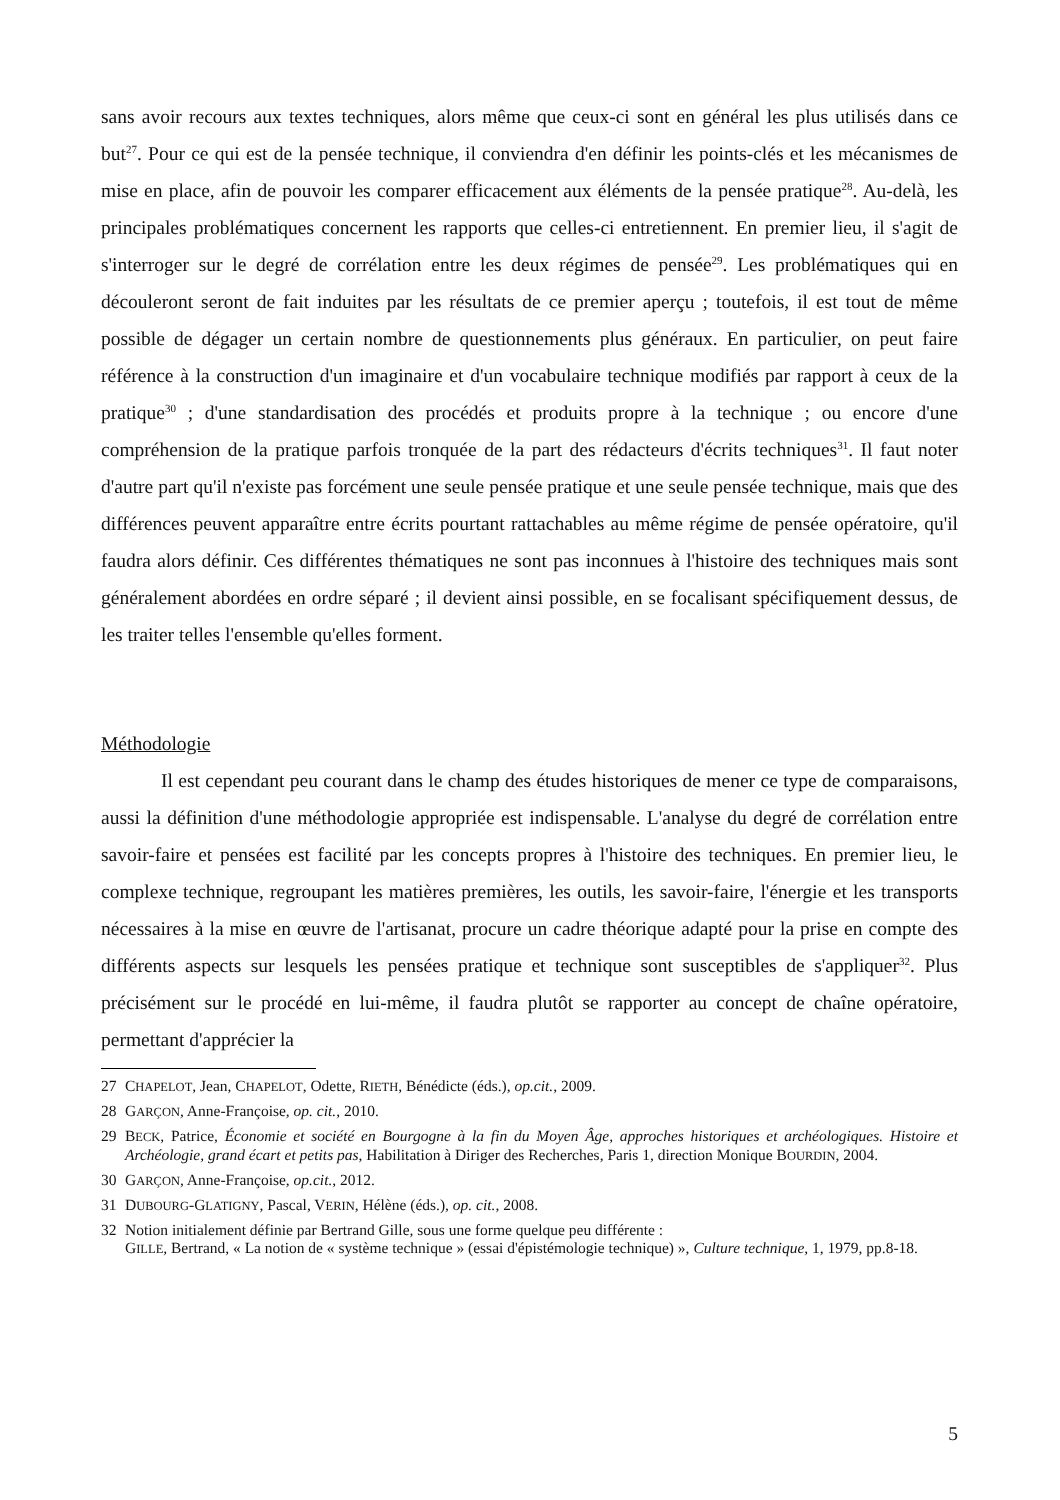sans avoir recours aux textes techniques, alors même que ceux-ci sont en général les plus utilisés dans ce but<sup>27</sup>. Pour ce qui est de la pensée technique, il conviendra d'en définir les points-clés et les mécanismes de mise en place, afin de pouvoir les comparer efficacement aux éléments de la pensée pratique<sup>28</sup>. Au-delà, les principales problématiques concernent les rapports que celles-ci entretiennent. En premier lieu, il s'agit de s'interroger sur le degré de corrélation entre les deux régimes de pensée<sup>29</sup>. Les problématiques qui en découleront seront de fait induites par les résultats de ce premier aperçu ; toutefois, il est tout de même possible de dégager un certain nombre de questionnements plus généraux. En particulier, on peut faire référence à la construction d'un imaginaire et d'un vocabulaire technique modifiés par rapport à ceux de la pratique<sup>30</sup> ; d'une standardisation des procédés et produits propre à la technique ; ou encore d'une compréhension de la pratique parfois tronquée de la part des rédacteurs d'écrits techniques<sup>31</sup>. Il faut noter d'autre part qu'il n'existe pas forcément une seule pensée pratique et une seule pensée technique, mais que des différences peuvent apparaître entre écrits pourtant rattachables au même régime de pensée opératoire, qu'il faudra alors définir. Ces différentes thématiques ne sont pas inconnues à l'histoire des techniques mais sont généralement abordées en ordre séparé ; il devient ainsi possible, en se focalisant spécifiquement dessus, de les traiter telles l'ensemble qu'elles forment.
Méthodologie
Il est cependant peu courant dans le champ des études historiques de mener ce type de comparaisons, aussi la définition d'une méthodologie appropriée est indispensable. L'analyse du degré de corrélation entre savoir-faire et pensées est facilité par les concepts propres à l'histoire des techniques. En premier lieu, le complexe technique, regroupant les matières premières, les outils, les savoir-faire, l'énergie et les transports nécessaires à la mise en œuvre de l'artisanat, procure un cadre théorique adapté pour la prise en compte des différents aspects sur lesquels les pensées pratique et technique sont susceptibles de s'appliquer<sup>32</sup>. Plus précisément sur le procédé en lui-même, il faudra plutôt se rapporter au concept de chaîne opératoire, permettant d'apprécier la
27 CHAPELOT, Jean, CHAPELOT, Odette, RIETH, Bénédicte (éds.), op.cit., 2009.
28 GARÇON, Anne-Françoise, op. cit., 2010.
29 BECK, Patrice, Économie et société en Bourgogne à la fin du Moyen Âge, approches historiques et archéologiques. Histoire et Archéologie, grand écart et petits pas, Habilitation à Diriger des Recherches, Paris 1, direction Monique BOURDIN, 2004.
30 GARÇON, Anne-Françoise, op.cit., 2012.
31 DUBOURG-GLATIGNY, Pascal, VERIN, Hélène (éds.), op. cit., 2008.
32 Notion initialement définie par Bertrand Gille, sous une forme quelque peu différente :
GILLE, Bertrand, « La notion de « système technique » (essai d'épistémologie technique) », Culture technique, 1, 1979, pp.8-18.
5